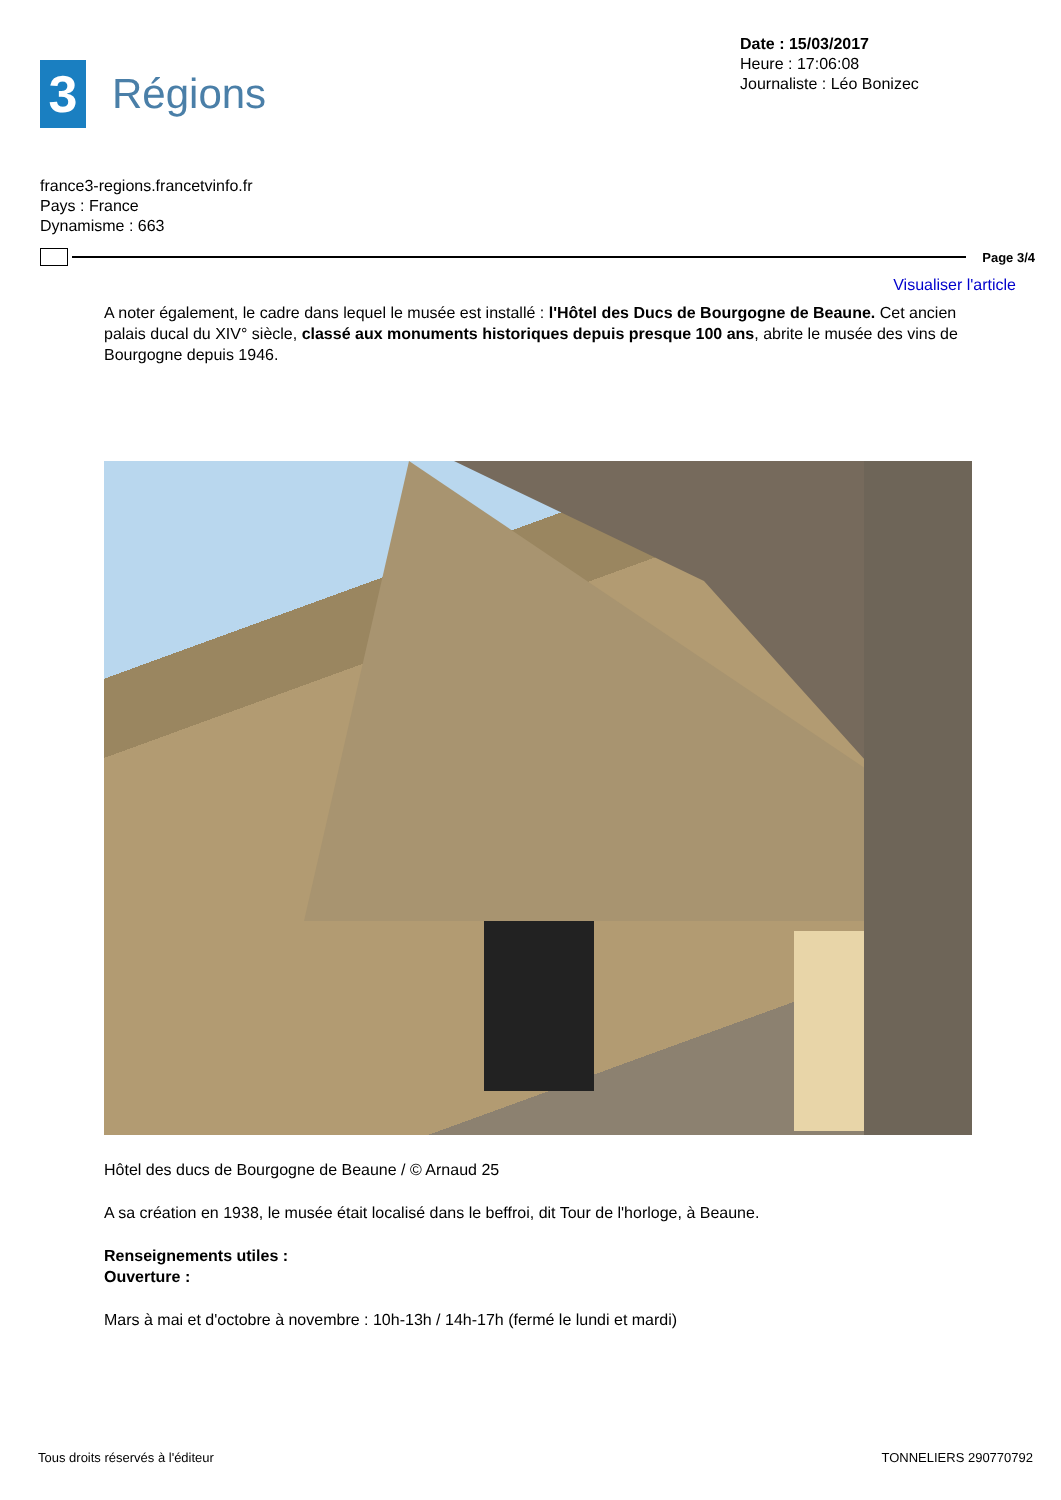Date : 15/03/2017
Heure : 17:06:08
Journaliste : Léo Bonizec
3
Régions
france3-regions.francetvinfo.fr
Pays : France
Dynamisme : 663
Page 3/4
Visualiser l'article
A noter également, le cadre dans lequel le musée est installé : l'Hôtel des Ducs de Bourgogne de Beaune. Cet ancien palais ducal du XIV° siècle, classé aux monuments historiques depuis presque 100 ans, abrite le musée des vins de Bourgogne depuis 1946.
Hôtel des ducs de Bourgogne de Beaune / © Arnaud 25
A sa création en 1938, le musée était localisé dans le beffroi, dit Tour de l'horloge, à Beaune.
Renseignements utiles :
Ouverture :
Mars à mai et d'octobre à novembre : 10h-13h / 14h-17h (fermé le lundi et mardi)
Tous droits réservés à l'éditeur TONNELIERS 290770792